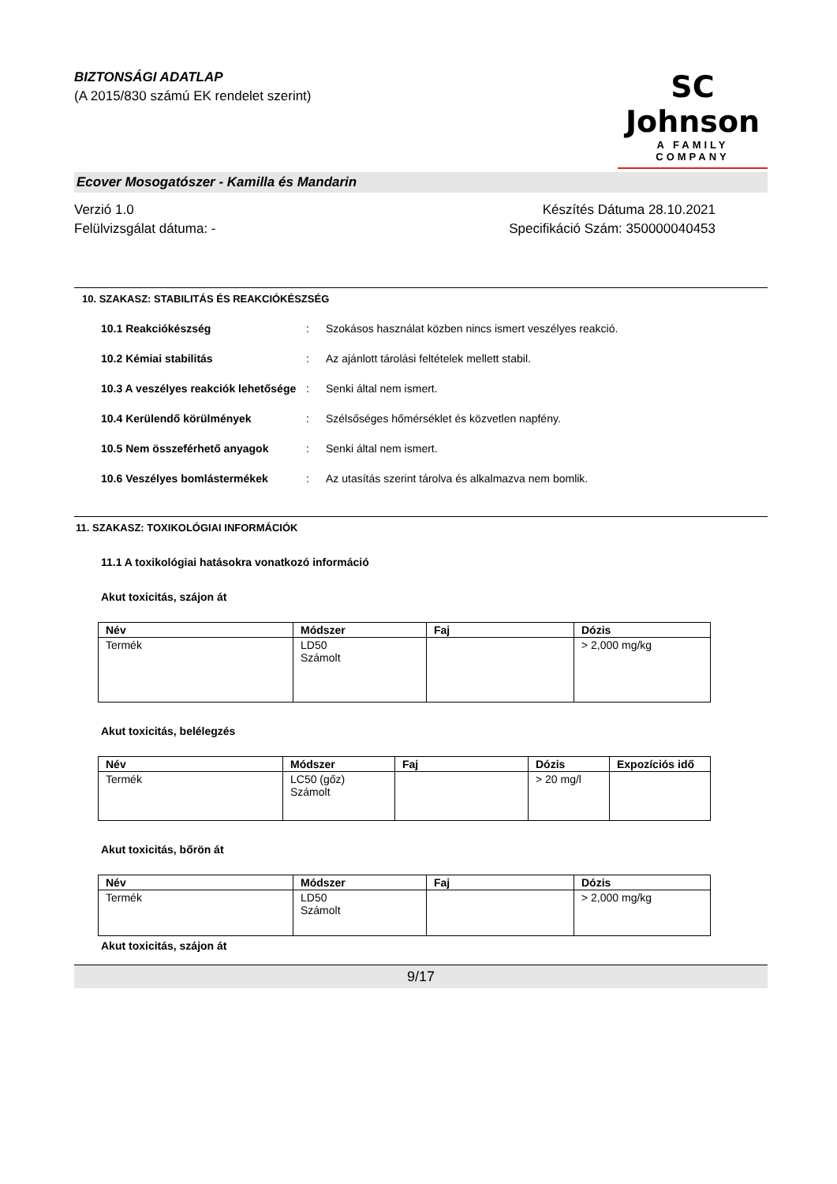BIZTONSÁGI ADATLAP
(A 2015/830 számú EK rendelet szerint)
SC Johnson
A FAMILY COMPANY
Ecover Mosogatószer - Kamilla és Mandarin
Verzió 1.0
Felülvizsgálat dátuma: -
Készítés Dátuma 28.10.2021
Specifikáció Szám: 350000040453
10. SZAKASZ: STABILITÁS ÉS REAKCIÓKÉSZSÉG
10.1 Reakciókészség : Szokásos használat közben nincs ismert veszélyes reakció.
10.2 Kémiai stabilitás : Az ajánlott tárolási feltételek mellett stabil.
10.3 A veszélyes reakciók lehetősége
: Senki által nem ismert.
10.4 Kerülendő körülmények : Szélsőséges hőmérséklet és közvetlen napfény.
10.5 Nem összeférhető anyagok : Senki által nem ismert.
10.6 Veszélyes bomlástermékek : Az utasítás szerint tárolva és alkalmazva nem bomlik.
11. SZAKASZ: TOXIKOLÓGIAI INFORMÁCIÓK
11.1 A toxikológiai hatásokra vonatkozó információ
Akut toxicitás, szájon át
| Név | Módszer | Faj | Dózis |
| --- | --- | --- | --- |
| Termék | LD50 Számolt | | > 2,000 mg/kg |
Akut toxicitás, belélegzés
| Név | Módszer | Faj | Dózis | Expozíciós idő |
| --- | --- | --- | --- | --- |
| Termék | LC50 (gőz) Számolt | | > 20 mg/l | |
Akut toxicitás, bőrön át
| Név | Módszer | Faj | Dózis |
| --- | --- | --- | --- |
| Termék | LD50 Számolt | | > 2,000 mg/kg |
Akut toxicitás, szájon át
9/17